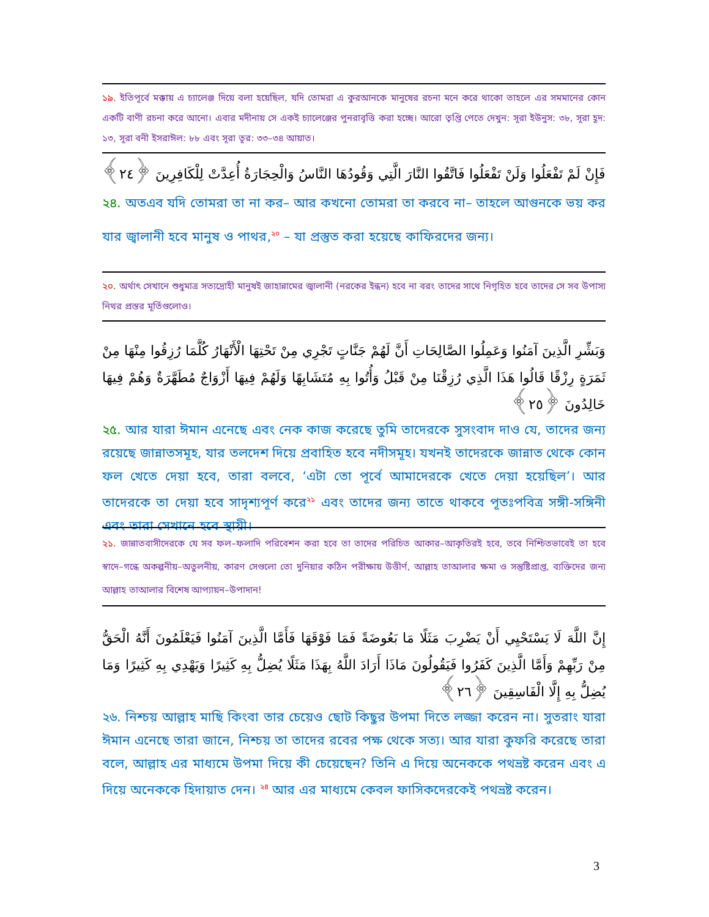১৯. ইতিপূর্বে মক্কায় এ চ্যালেঞ্জ দিয়ে বলা হয়েছিল, যদি তোমরা এ কুরআনকে মানুষের রচনা মনে করে থাকো তাহলে এর সমমানের কোন একটি বাণী রচনা করে আনো। এবার মদীনায় সে একই চ্যালেঞ্জের পুনরাবৃত্তি করা হচ্ছে। আরো তৃপ্তি পেতে দেখুন: সূরা ইউনুস: ৩৮, সূরা হূদ: ১৩, সূরা বনী ইসরাঈল: ৮৮ এবং সূরা তূর: ৩৩–৩৪ আয়াত।
فَإِنْ لَمْ تَفْعَلُوا وَلَنْ تَفْعَلُوا فَاتَّقُوا النَّارَ الَّتِي وَقُودُهَا النَّاسُ وَالْحِجَارَةُ أُعِدَّتْ لِلْكَافِرِينَ ﴿٢٤﴾
২৪. অতএব যদি তোমরা তা না কর– আর কখনো তোমরা তা করবে না– তাহলে আগুনকে ভয় কর যার জ্বালানী হবে মানুষ ও পাথর,<sup>২০</sup> – যা প্রস্তুত করা হয়েছে কাফিরদের জন্য।
২০. অর্থাৎ সেখানে শুধুমাত্র সত্যদ্রোহী মানুষই জাহান্নামের জ্বালানী (নরকের ইন্ধন) হবে না বরং তাদের সাথে নিগৃহিত হবে তাদের সে সব উপাস্য নিথর প্রস্তর মূর্তিগুলোও।
وَبَشِّرِ الَّذِينَ آمَنُوا وَعَمِلُوا الصَّالِحَاتِ أَنَّ لَهُمْ جَنَّاتٍ تَجْرِي مِنْ تَحْتِهَا الْأَنْهَارُ كُلَّمَا رُزِقُوا مِنْهَا مِنْ ثَمَرَةٍ رِزْقًا قَالُوا هَذَا الَّذِي رُزِقْنَا مِنْ قَبْلُ وَأُتُوا بِهِ مُتَشَابِهًا وَلَهُمْ فِيهَا أَزْوَاجٌ مُطَهَّرَةٌ وَهُمْ فِيهَا خَالِدُونَ ﴿٢٥﴾
২৫. আর যারা ঈমান এনেছে এবং নেক কাজ করেছে তুমি তাদেরকে সুসংবাদ দাও যে, তাদের জন্য রয়েছে জান্নাতসমূহ, যার তলদেশ দিয়ে প্রবাহিত হবে নদীসমূহ। যখনই তাদেরকে জান্নাত থেকে কোন ফল খেতে দেয়া হবে, তারা বলবে, ‘এটা তো পূর্বে আমাদেরকে খেতে দেয়া হয়েছিল’। আর তাদেরকে তা দেয়া হবে সাদৃশ্যপূর্ণ করে<sup>২১</sup> এবং তাদের জন্য তাতে থাকবে পূতঃপবিত্র সঙ্গী-সঙ্গিনী এবং তারা সেখানে হবে স্থায়ী।
২১. জান্নাতবাসীদেরকে যে সব ফল–ফলাদি পরিবেশন করা হবে তা তাদের পরিচিত আকার–আকৃতিরই হবে, তবে নিশ্চিতভাবেই তা হবে স্বাদে–গন্ধে অকল্পনীয়–অতুলনীয়, কারণ সেগুলো তো দুনিয়ার কঠিন পরীক্ষায় উত্তীর্ণ, আল্লাহ তাআলার ক্ষমা ও সন্তুষ্টিপ্রাপ্ত, ব্যক্তিদের জন্য আল্লাহ তাআলার বিশেষ আপ্যায়ন–উপাদান!
إِنَّ اللَّهَ لَا يَسْتَحْيِي أَنْ يَضْرِبَ مَثَلًا مَا بَعُوضَةً فَمَا فَوْقَهَا فَأَمَّا الَّذِينَ آمَنُوا فَيَعْلَمُونَ أَنَّهُ الْحَقُّ مِنْ رَبِّهِمْ وَأَمَّا الَّذِينَ كَفَرُوا فَيَقُولُونَ مَاذَا أَرَادَ اللَّهُ بِهَذَا مَثَلًا يُضِلُّ بِهِ كَثِيرًا وَيَهْدِي بِهِ كَثِيرًا وَمَا يُضِلُّ بِهِ إِلَّا الْفَاسِقِينَ ﴿٢٦﴾
২৬. নিশ্চয় আল্লাহ মাছি কিংবা তার চেয়েও ছোট কিছুর উপমা দিতে লজ্জা করেন না। সুতরাং যারা ঈমান এনেছে তারা জানে, নিশ্চয় তা তাদের রবের পক্ষ থেকে সত্য। আর যারা কুফরি করেছে তারা বলে, আল্লাহ এর মাধ্যমে উপমা দিয়ে কী চেয়েছেন? তিনি এ দিয়ে অনেককে পথভ্রষ্ট করেন এবং এ দিয়ে অনেককে হিদায়াত দেন। <sup>২৪</sup> আর এর মাধ্যমে কেবল ফাসিকদেরকেই পথভ্রষ্ট করেন।
3